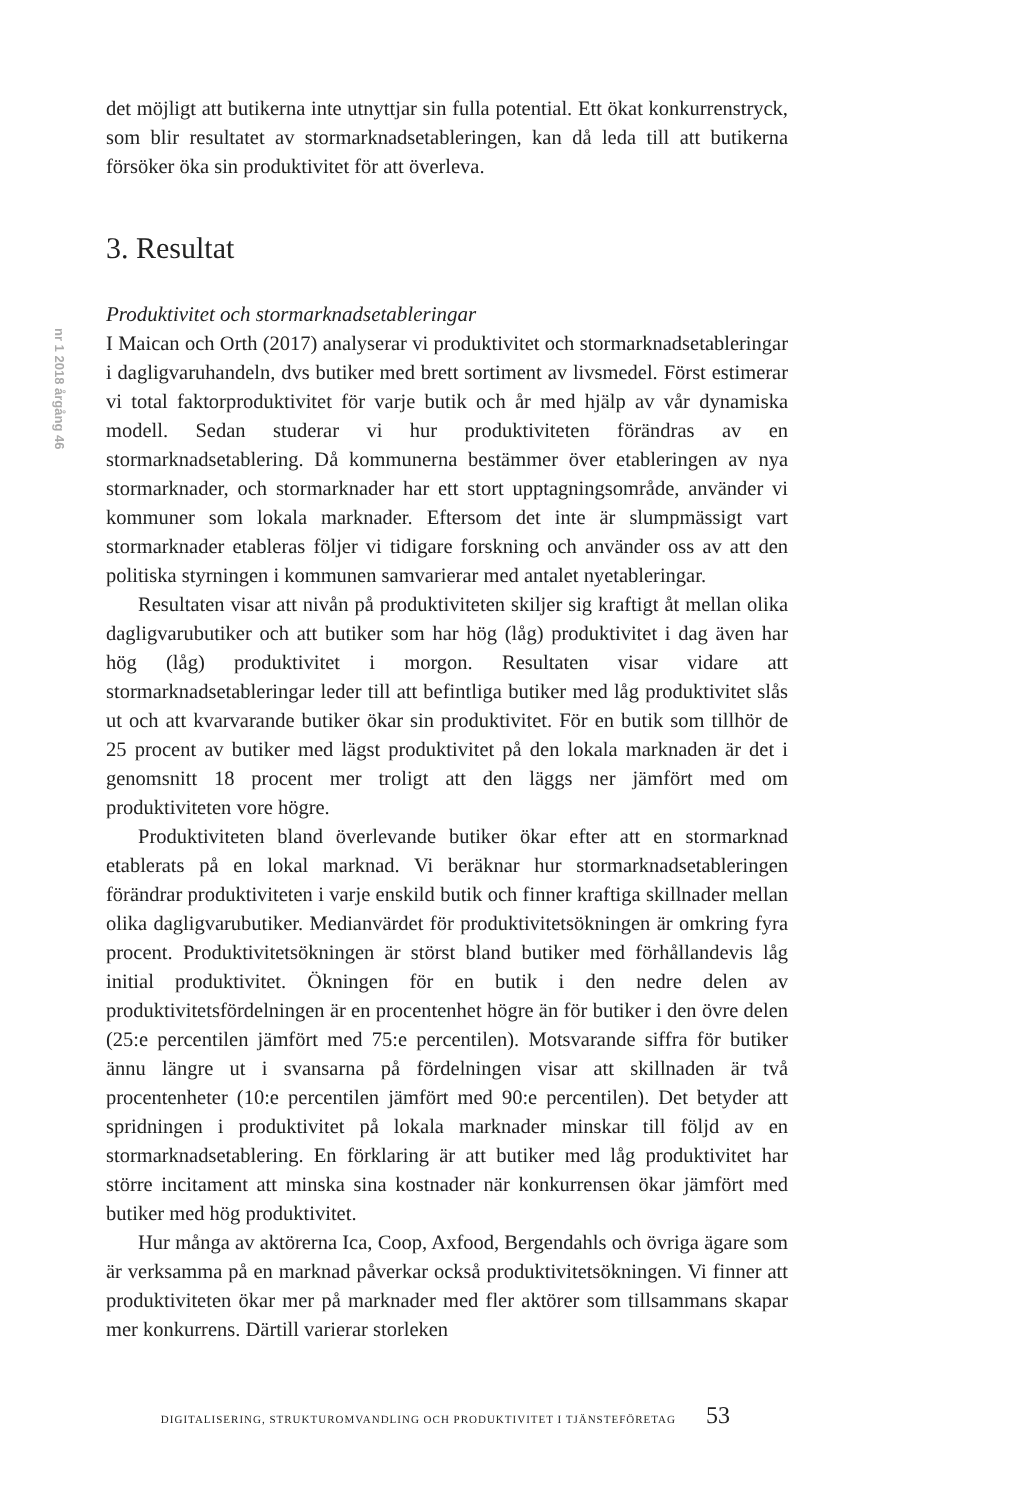nr 1 2018 årgång 46
det möjligt att butikerna inte utnyttjar sin fulla potential. Ett ökat konkurrenstryck, som blir resultatet av stormarknadsetableringen, kan då leda till att butikerna försöker öka sin produktivitet för att överleva.
3. Resultat
Produktivitet och stormarknadsetableringar
I Maican och Orth (2017) analyserar vi produktivitet och stormarknadsetableringar i dagligvaruhandeln, dvs butiker med brett sortiment av livsmedel. Först estimerar vi total faktorproduktivitet för varje butik och år med hjälp av vår dynamiska modell. Sedan studerar vi hur produktiviteten förändras av en stormarknadsetablering. Då kommunerna bestämmer över etableringen av nya stormarknader, och stormarknader har ett stort upptagningsområde, använder vi kommuner som lokala marknader. Eftersom det inte är slumpmässigt vart stormarknader etableras följer vi tidigare forskning och använder oss av att den politiska styrningen i kommunen samvarierar med antalet nyetableringar.
Resultaten visar att nivån på produktiviteten skiljer sig kraftigt åt mellan olika dagligvarubutiker och att butiker som har hög (låg) produktivitet i dag även har hög (låg) produktivitet i morgon. Resultaten visar vidare att stormarknadsetableringar leder till att befintliga butiker med låg produktivitet slås ut och att kvarvarande butiker ökar sin produktivitet. För en butik som tillhör de 25 procent av butiker med lägst produktivitet på den lokala marknaden är det i genomsnitt 18 procent mer troligt att den läggs ner jämfört med om produktiviteten vore högre.
Produktiviteten bland överlevande butiker ökar efter att en stormarknad etablerats på en lokal marknad. Vi beräknar hur stormarknadsetableringen förändrar produktiviteten i varje enskild butik och finner kraftiga skillnader mellan olika dagligvarubutiker. Medianvärdet för produktivitetsökningen är omkring fyra procent. Produktivitetsökningen är störst bland butiker med förhållandevis låg initial produktivitet. Ökningen för en butik i den nedre delen av produktivitetsfördelningen är en procentenhet högre än för butiker i den övre delen (25:e percentilen jämfört med 75:e percentilen). Motsvarande siffra för butiker ännu längre ut i svansarna på fördelningen visar att skillnaden är två procentenheter (10:e percentilen jämfört med 90:e percentilen). Det betyder att spridningen i produktivitet på lokala marknader minskar till följd av en stormarknadsetablering. En förklaring är att butiker med låg produktivitet har större incitament att minska sina kostnader när konkurrensen ökar jämfört med butiker med hög produktivitet.
Hur många av aktörerna Ica, Coop, Axfood, Bergendahls och övriga ägare som är verksamma på en marknad påverkar också produktivitetsökningen. Vi finner att produktiviteten ökar mer på marknader med fler aktörer som tillsammans skapar mer konkurrens. Därtill varierar storleken
DIGITALISERING, STRUKTUROMVANDLING OCH PRODUKTIVITET I TJÄNSTEFÖRETAG 53